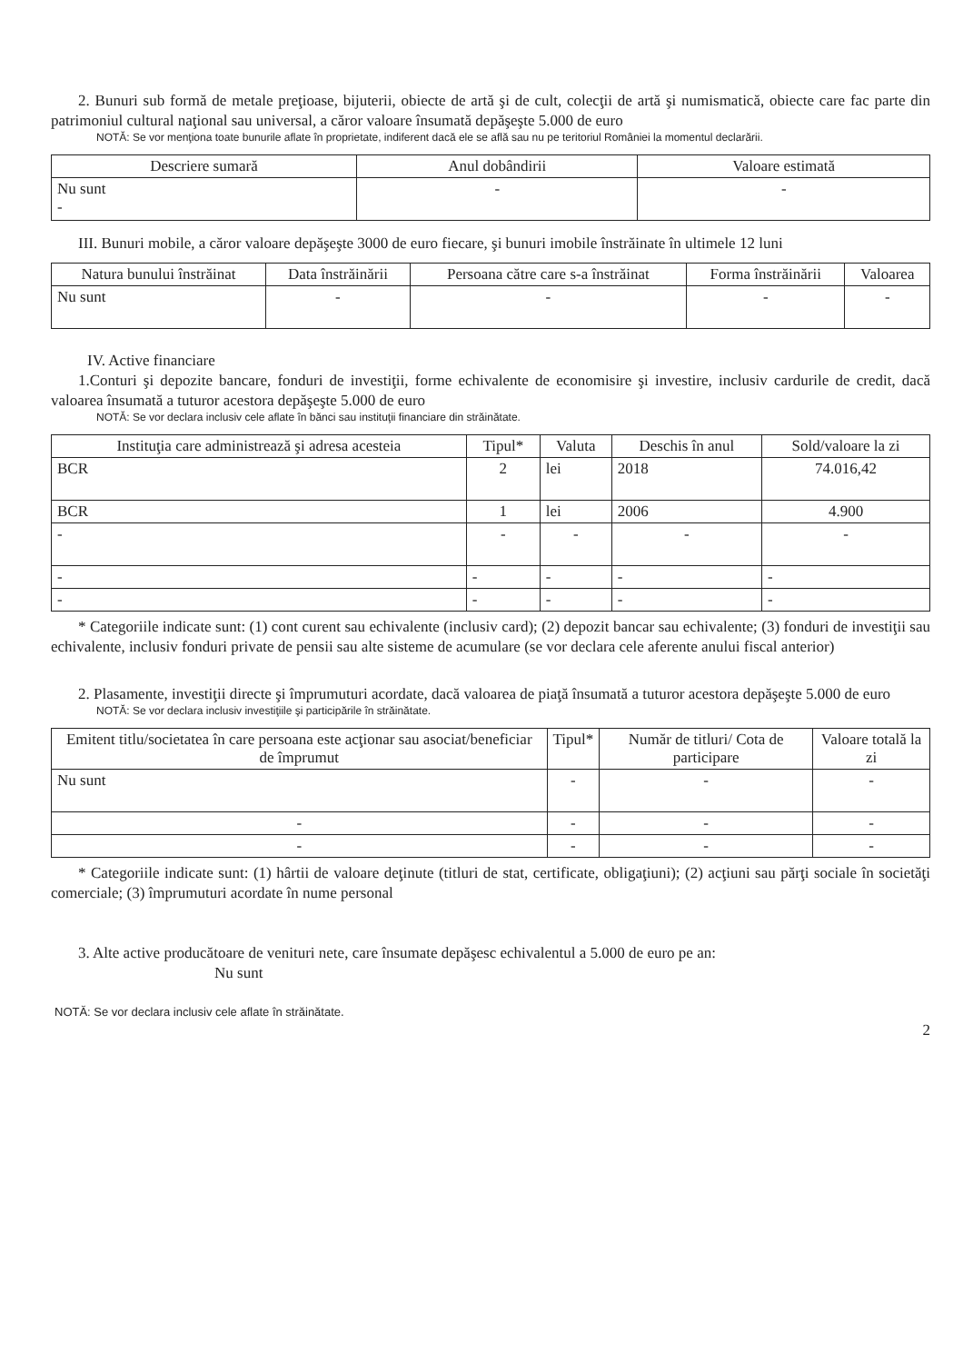2. Bunuri sub formă de metale preţioase, bijuterii, obiecte de artă şi de cult, colecţii de artă şi numismatică, obiecte care fac parte din patrimoniul cultural naţional sau universal, a căror valoare însumată depăşeşte 5.000 de euro
NOTĂ: Se vor menţiona toate bunurile aflate în proprietate, indiferent dacă ele se află sau nu pe teritoriul României la momentul declarării.
| Descriere sumară | Anul dobândirii | Valoare estimată |
| --- | --- | --- |
| Nu sunt - | - | - |
III. Bunuri mobile, a căror valoare depăşeşte 3000 de euro fiecare, şi bunuri imobile înstrăinate în ultimele 12 luni
| Natura bunului înstrăinat | Data înstrăinării | Persoana către care s-a înstrăinat | Forma înstrăinării | Valoarea |
| --- | --- | --- | --- | --- |
| Nu sunt | - | - | - | - |
IV. Active financiare
1.Conturi şi depozite bancare, fonduri de investiţii, forme echivalente de economisire şi investire, inclusiv cardurile de credit, dacă valoarea însumată a tuturor acestora depăşeşte 5.000 de euro
NOTĂ: Se vor declara inclusiv cele aflate în bănci sau instituţii financiare din străinătate.
| Instituţia care administrează şi adresa acesteia | Tipul* | Valuta | Deschis în anul | Sold/valoare la zi |
| --- | --- | --- | --- | --- |
| BCR | 2 | lei | 2018 | 74.016,42 |
| BCR | 1 | lei | 2006 | 4.900 |
| - | - | - | - | - |
| - | - | - | - | - |
| - | - | - | - | - |
* Categoriile indicate sunt: (1) cont curent sau echivalente (inclusiv card); (2) depozit bancar sau echivalente; (3) fonduri de investiţii sau echivalente, inclusiv fonduri private de pensii sau alte sisteme de acumulare (se vor declara cele aferente anului fiscal anterior)
2. Plasamente, investiţii directe şi împrumuturi acordate, dacă valoarea de piaţă însumată a tuturor acestora depăşeşte 5.000 de euro
NOTĂ: Se vor declara inclusiv investiţiile şi participările în străinătate.
| Emitent titlu/societatea în care persoana este acţionar sau asociat/beneficiar de împrumut | Tipul* | Număr de titluri/ Cota de participare | Valoare totală la zi |
| --- | --- | --- | --- |
| Nu sunt | - | - | - |
| - | - | - | - |
| - | - | - | - |
* Categoriile indicate sunt: (1) hârtii de valoare deţinute (titluri de stat, certificate, obligaţiuni); (2) acţiuni sau părţi sociale în societăţi comerciale; (3) împrumuturi acordate în nume personal
3. Alte active producătoare de venituri nete, care însumate depăşesc echivalentul a 5.000 de euro pe an:
Nu sunt
NOTĂ: Se vor declara inclusiv cele aflate în străinătate.
2